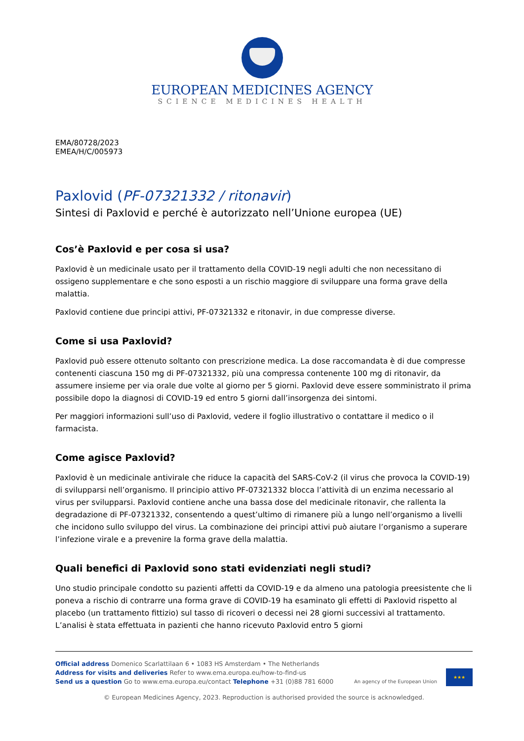EUROPEAN MEDICINES AGENCY
SCIENCE MEDICINES HEALTH
EMA/80728/2023
EMEA/H/C/005973
Paxlovid (PF-07321332 / ritonavir)
Sintesi di Paxlovid e perché è autorizzato nell’Unione europea (UE)
Cos’è Paxlovid e per cosa si usa?
Paxlovid è un medicinale usato per il trattamento della COVID-19 negli adulti che non necessitano di ossigeno supplementare e che sono esposti a un rischio maggiore di sviluppare una forma grave della malattia.
Paxlovid contiene due principi attivi, PF-07321332 e ritonavir, in due compresse diverse.
Come si usa Paxlovid?
Paxlovid può essere ottenuto soltanto con prescrizione medica. La dose raccomandata è di due compresse contenenti ciascuna 150 mg di PF-07321332, più una compressa contenente 100 mg di ritonavir, da assumere insieme per via orale due volte al giorno per 5 giorni. Paxlovid deve essere somministrato il prima possibile dopo la diagnosi di COVID-19 ed entro 5 giorni dall’insorgenza dei sintomi.
Per maggiori informazioni sull’uso di Paxlovid, vedere il foglio illustrativo o contattare il medico o il farmacista.
Come agisce Paxlovid?
Paxlovid è un medicinale antivirale che riduce la capacità del SARS-CoV-2 (il virus che provoca la COVID-19) di svilupparsi nell’organismo. Il principio attivo PF-07321332 blocca l’attività di un enzima necessario al virus per svilupparsi. Paxlovid contiene anche una bassa dose del medicinale ritonavir, che rallenta la degradazione di PF-07321332, consentendo a quest’ultimo di rimanere più a lungo nell’organismo a livelli che incidono sullo sviluppo del virus. La combinazione dei principi attivi può aiutare l’organismo a superare l’infezione virale e a prevenire la forma grave della malattia.
Quali benefici di Paxlovid sono stati evidenziati negli studi?
Uno studio principale condotto su pazienti affetti da COVID-19 e da almeno una patologia preesistente che li poneva a rischio di contrarre una forma grave di COVID-19 ha esaminato gli effetti di Paxlovid rispetto al placebo (un trattamento fittizio) sul tasso di ricoveri o decessi nei 28 giorni successivi al trattamento. L’analisi è stata effettuata in pazienti che hanno ricevuto Paxlovid entro 5 giorni
Official address Domenico Scarlattilaan 6 • 1083 HS Amsterdam • The Netherlands
Address for visits and deliveries Refer to www.ema.europa.eu/how-to-find-us
Send us a question Go to www.ema.europa.eu/contact Telephone +31 (0)88 781 6000
An agency of the European Union
★★★
© European Medicines Agency, 2023. Reproduction is authorised provided the source is acknowledged.